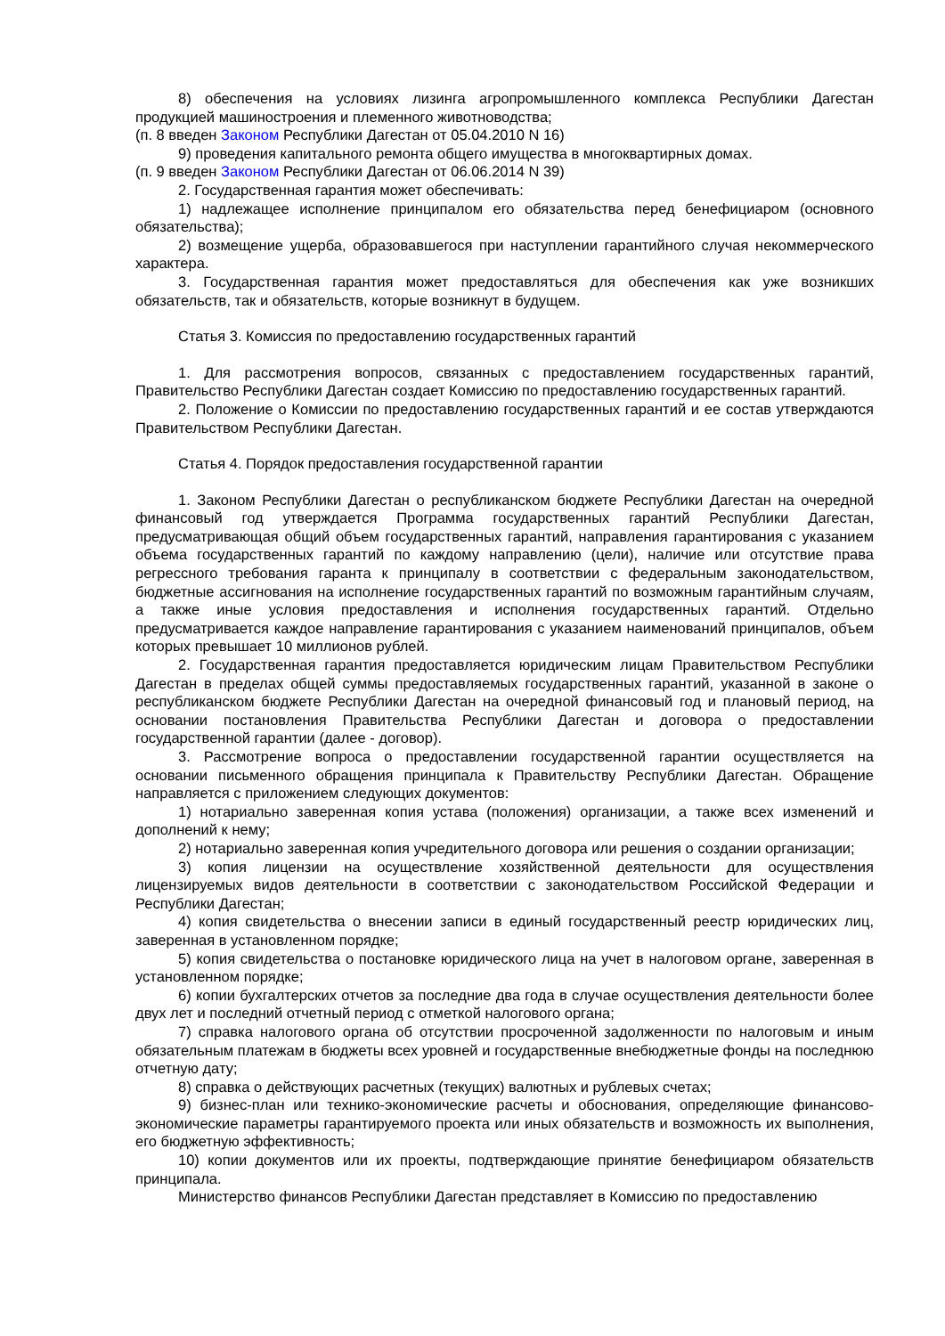8) обеспечения на условиях лизинга агропромышленного комплекса Республики Дагестан продукцией машиностроения и племенного животноводства;
(п. 8 введен Законом Республики Дагестан от 05.04.2010 N 16)
9) проведения капитального ремонта общего имущества в многоквартирных домах.
(п. 9 введен Законом Республики Дагестан от 06.06.2014 N 39)
2. Государственная гарантия может обеспечивать:
1) надлежащее исполнение принципалом его обязательства перед бенефициаром (основного обязательства);
2) возмещение ущерба, образовавшегося при наступлении гарантийного случая некоммерческого характера.
3. Государственная гарантия может предоставляться для обеспечения как уже возникших обязательств, так и обязательств, которые возникнут в будущем.
Статья 3. Комиссия по предоставлению государственных гарантий
1. Для рассмотрения вопросов, связанных с предоставлением государственных гарантий, Правительство Республики Дагестан создает Комиссию по предоставлению государственных гарантий.
2. Положение о Комиссии по предоставлению государственных гарантий и ее состав утверждаются Правительством Республики Дагестан.
Статья 4. Порядок предоставления государственной гарантии
1. Законом Республики Дагестан о республиканском бюджете Республики Дагестан на очередной финансовый год утверждается Программа государственных гарантий Республики Дагестан, предусматривающая общий объем государственных гарантий, направления гарантирования с указанием объема государственных гарантий по каждому направлению (цели), наличие или отсутствие права регрессного требования гаранта к принципалу в соответствии с федеральным законодательством, бюджетные ассигнования на исполнение государственных гарантий по возможным гарантийным случаям, а также иные условия предоставления и исполнения государственных гарантий. Отдельно предусматривается каждое направление гарантирования с указанием наименований принципалов, объем которых превышает 10 миллионов рублей.
2. Государственная гарантия предоставляется юридическим лицам Правительством Республики Дагестан в пределах общей суммы предоставляемых государственных гарантий, указанной в законе о республиканском бюджете Республики Дагестан на очередной финансовый год и плановый период, на основании постановления Правительства Республики Дагестан и договора о предоставлении государственной гарантии (далее - договор).
3. Рассмотрение вопроса о предоставлении государственной гарантии осуществляется на основании письменного обращения принципала к Правительству Республики Дагестан. Обращение направляется с приложением следующих документов:
1) нотариально заверенная копия устава (положения) организации, а также всех изменений и дополнений к нему;
2) нотариально заверенная копия учредительного договора или решения о создании организации;
3) копия лицензии на осуществление хозяйственной деятельности для осуществления лицензируемых видов деятельности в соответствии с законодательством Российской Федерации и Республики Дагестан;
4) копия свидетельства о внесении записи в единый государственный реестр юридических лиц, заверенная в установленном порядке;
5) копия свидетельства о постановке юридического лица на учет в налоговом органе, заверенная в установленном порядке;
6) копии бухгалтерских отчетов за последние два года в случае осуществления деятельности более двух лет и последний отчетный период с отметкой налогового органа;
7) справка налогового органа об отсутствии просроченной задолженности по налоговым и иным обязательным платежам в бюджеты всех уровней и государственные внебюджетные фонды на последнюю отчетную дату;
8) справка о действующих расчетных (текущих) валютных и рублевых счетах;
9) бизнес-план или технико-экономические расчеты и обоснования, определяющие финансово-экономические параметры гарантируемого проекта или иных обязательств и возможность их выполнения, его бюджетную эффективность;
10) копии документов или их проекты, подтверждающие принятие бенефициаром обязательств принципала.
Министерство финансов Республики Дагестан представляет в Комиссию по предоставлению